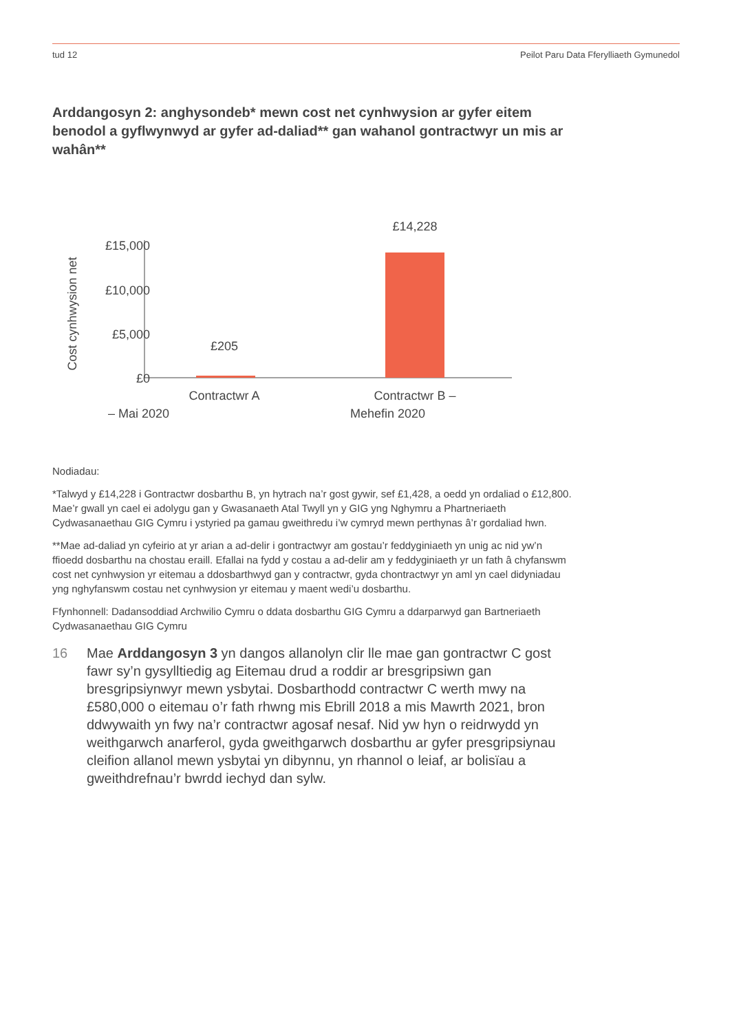tud 12 Peilot Paru Data Fferylliaeth Gymunedol
Arddangosyn 2: anghysondeb* mewn cost net cynhwysion ar gyfer eitem benodol a gyflwynwyd ar gyfer ad-daliad** gan wahanol gontractwyr un mis ar wahân**
Cost cynhwysion net
£15,000
£10,000
£5,000
£0
£205
£14,228
Contractwr A
Contractwr B –
– Mai 2020 Mehefin 2020
Nodiadau:
*Talwyd y £14,228 i Gontractwr dosbarthu B, yn hytrach na’r gost gywir, sef £1,428, a oedd yn ordaliad o £12,800. Mae’r gwall yn cael ei adolygu gan y Gwasanaeth Atal Twyll yn y GIG yng Nghymru a Phartneriaeth Cydwasanaethau GIG Cymru i ystyried pa gamau gweithredu i’w cymryd mewn perthynas â’r gordaliad hwn.
**Mae ad-daliad yn cyfeirio at yr arian a ad-delir i gontractwyr am gostau’r feddyginiaeth yn unig ac nid yw’n ffioedd dosbarthu na chostau eraill. Efallai na fydd y costau a ad-delir am y feddyginiaeth yr un fath â chyfanswm cost net cynhwysion yr eitemau a ddosbarthwyd gan y contractwr, gyda chontractwyr yn aml yn cael didyniadau yng nghyfanswm costau net cynhwysion yr eitemau y maent wedi’u dosbarthu.
Ffynhonnell: Dadansoddiad Archwilio Cymru o ddata dosbarthu GIG Cymru a ddarparwyd gan Bartneriaeth Cydwasanaethau GIG Cymru
16 Mae Arddangosyn 3 yn dangos allanolyn clir lle mae gan gontractwr C gost fawr sy’n gysylltiedig ag Eitemau drud a roddir ar bresgripsiwn gan bresgripsiynwyr mewn ysbytai. Dosbarthodd contractwr C werth mwy na £580,000 o eitemau o’r fath rhwng mis Ebrill 2018 a mis Mawrth 2021, bron ddwywaith yn fwy na’r contractwr agosaf nesaf. Nid yw hyn o reidrwydd yn weithgarwch anarferol, gyda gweithgarwch dosbarthu ar gyfer presgripsiynau cleifion allanol mewn ysbytai yn dibynnu, yn rhannol o leiaf, ar bolisïau a gweithdrefnau’r bwrdd iechyd dan sylw.